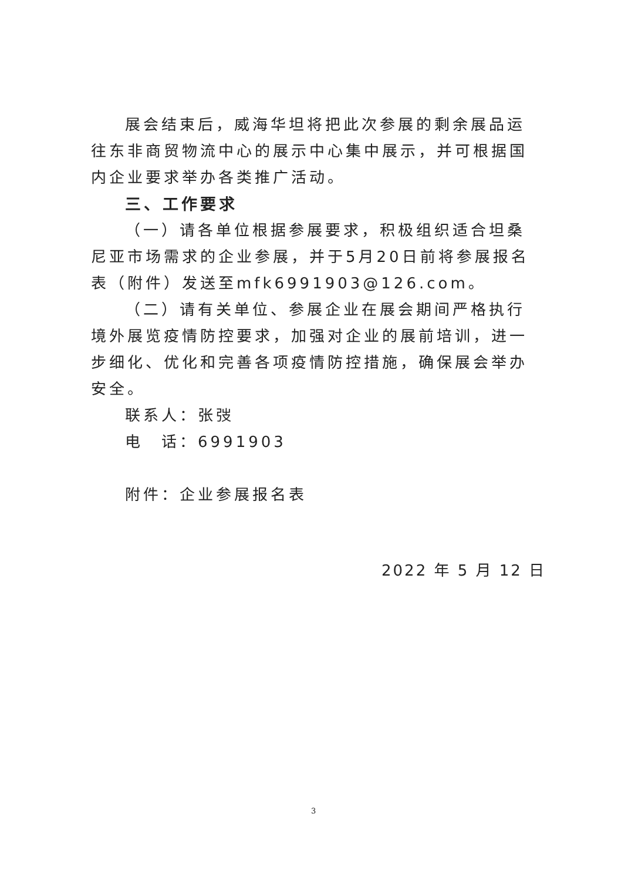展会结束后，威海华坦将把此次参展的剩余展品运往东非商贸物流中心的展示中心集中展示，并可根据国内企业要求举办各类推广活动。
三、工作要求
（一）请各单位根据参展要求，积极组织适合坦桑尼亚市场需求的企业参展，并于5月20日前将参展报名表（附件）发送至mfk6991903@126.com。
（二）请有关单位、参展企业在展会期间严格执行境外展览疫情防控要求，加强对企业的展前培训，进一步细化、优化和完善各项疫情防控措施，确保展会举办安全。
联系人：张弢
电　话：6991903
附件：企业参展报名表
2022 年 5 月 12 日
3